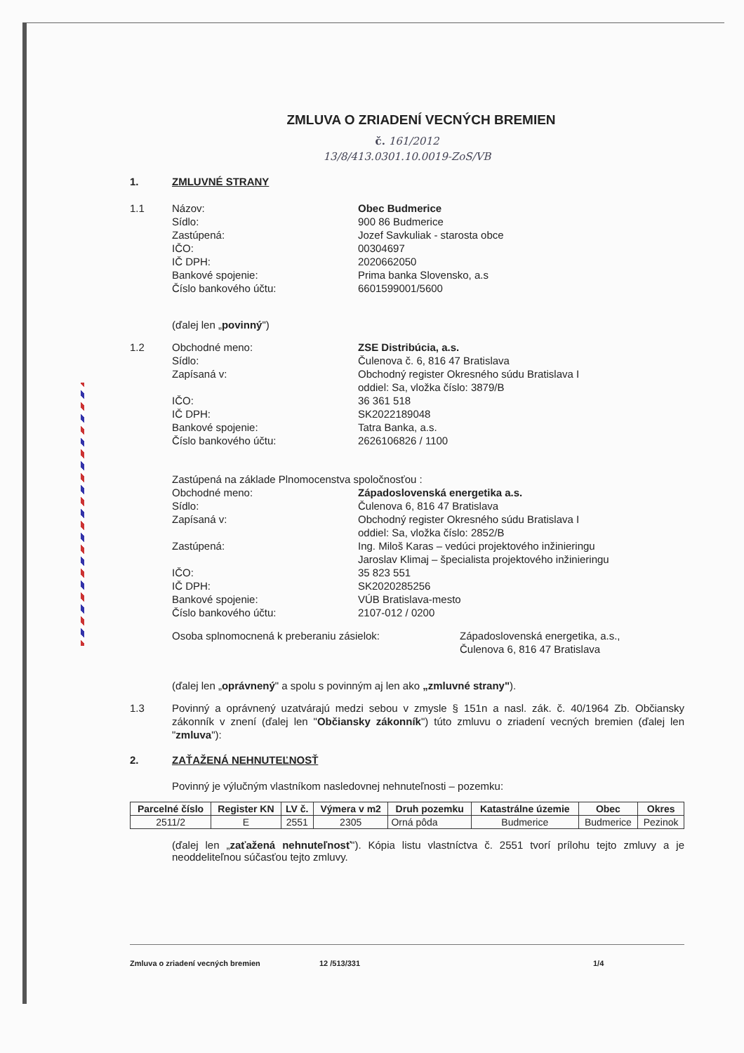ZMLUVA O ZRIADENÍ VECNÝCH BREMIEN
č. 161/2012
13/8/413.0301.10.0019-ZoS/VB
1. ZMLUVNÉ STRANY
1.1 Názov: Obec Budmerice
Sídlo: 900 86 Budmerice
Zastúpená: Jozef Savkuliak - starosta obce
IČO: 00304697
IČ DPH: 2020662050
Bankové spojenie: Prima banka Slovensko, a.s
Číslo bankového účtu: 6601599001/5600
(ďalej len „povinný")
1.2 Obchodné meno: ZSE Distribúcia, a.s.
Sídlo: Čulenova č. 6, 816 47 Bratislava
Zapísaná v: Obchodný register Okresného súdu Bratislava I
oddiel: Sa, vložka číslo: 3879/B
IČO: 36 361 518
IČ DPH: SK2022189048
Bankové spojenie: Tatra Banka, a.s.
Číslo bankového účtu: 2626106826 / 1100
Zastúpená na základe Plnomocenstva spoločnosťou :
Obchodné meno: Západoslovenská energetika a.s.
Sídlo: Čulenova 6, 816 47 Bratislava
Zapísaná v: Obchodný register Okresného súdu Bratislava I
oddiel: Sa, vložka číslo: 2852/B
Zastúpená: Ing. Miloš Karas – vedúci projektového inžinieringu
Jaroslav Klimaj – špecialista projektového inžinieringu
IČO: 35 823 551
IČ DPH: SK2020285256
Bankové spojenie: VÚB Bratislava-mesto
Číslo bankového účtu: 2107-012 / 0200
Osoba splnomocnená k preberaniu zásielok: Západoslovenská energetika, a.s.,
Čulenova 6, 816 47 Bratislava
(ďalej len „oprávnený" a spolu s povinným aj len ako „zmluvné strany").
1.3 Povinný a oprávnený uzatvárajú medzi sebou v zmysle § 151n a nasl. zák. č. 40/1964 Zb. Občiansky zákonník v znení (ďalej len "Občiansky zákonník") túto zmluvu o zriadení vecných bremien (ďalej len "zmluva"):
2. ZAŤAŽENÁ NEHNUTEĽNOSŤ
Povinný je výlučným vlastníkom nasledovnej nehnuteľnosti – pozemku:
| Parcelné číslo | Register KN | LV č. | Výmera v m2 | Druh pozemku | Katastrálne územie | Obec | Okres |
| --- | --- | --- | --- | --- | --- | --- | --- |
| 2511/2 | E | 2551 | 2305 | Orná pôda | Budmerice | Budmerice | Pezinok |
(ďalej len „zaťažená nehnuteľnosť"). Kópia listu vlastníctva č. 2551 tvorí prílohu tejto zmluvy a je neoddeliteľnou súčasťou tejto zmluvy.
Zmluva o zriadení vecných bremien 12 /513/331 1/4